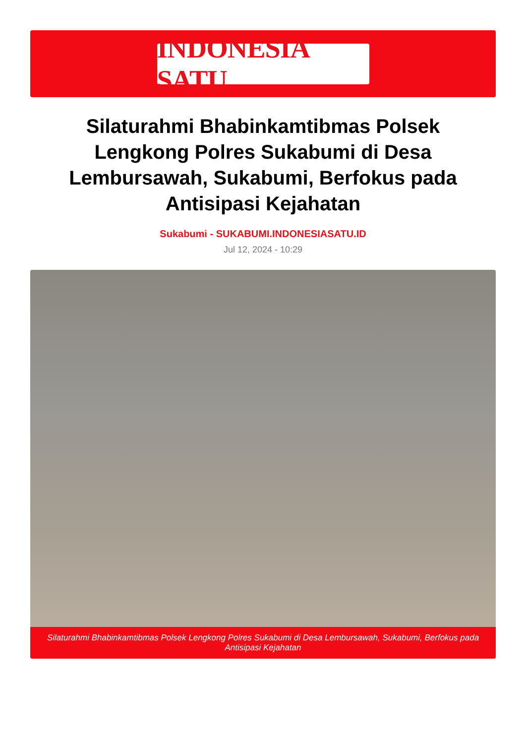INDONESIA SATU
Silaturahmi Bhabinkamtibmas Polsek Lengkong Polres Sukabumi di Desa Lembursawah, Sukabumi, Berfokus pada Antisipasi Kejahatan
Sukabumi - SUKABUMI.INDONESIASATU.ID
Jul 12, 2024 - 10:29
Silaturahmi Bhabinkamtibmas Polsek Lengkong Polres Sukabumi di Desa Lembursawah, Sukabumi, Berfokus pada Antisipasi Kejahatan